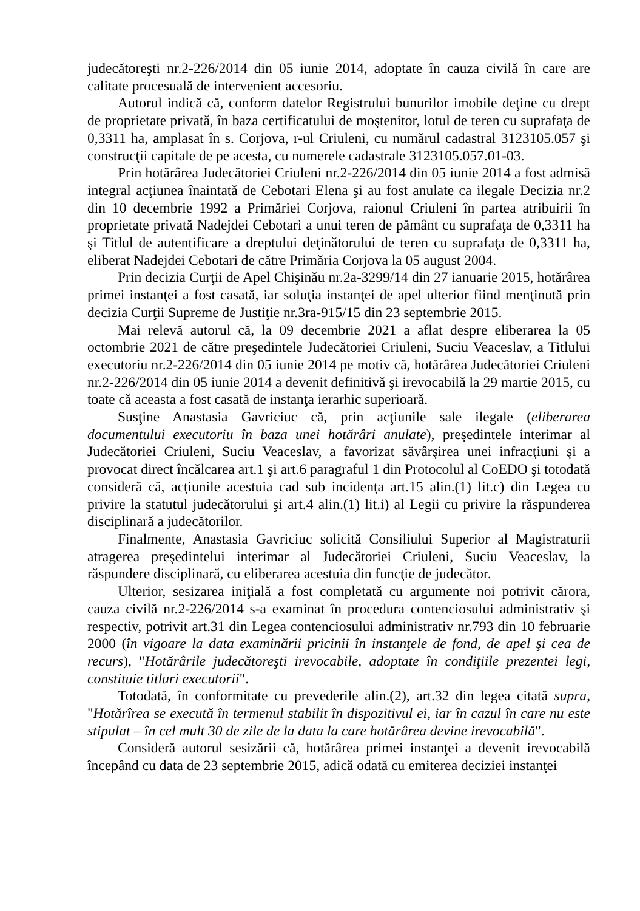judecătoreşti nr.2-226/2014 din 05 iunie 2014, adoptate în cauza civilă în care are calitate procesuală de intervenient accesoriu.
Autorul indică că, conform datelor Registrului bunurilor imobile deţine cu drept de proprietate privată, în baza certificatului de moştenitor, lotul de teren cu suprafaţa de 0,3311 ha, amplasat în s. Corjova, r-ul Criuleni, cu numărul cadastral 3123105.057 şi construcţii capitale de pe acesta, cu numerele cadastrale 3123105.057.01-03.
Prin hotărârea Judecătoriei Criuleni nr.2-226/2014 din 05 iunie 2014 a fost admisă integral acţiunea înaintată de Cebotari Elena şi au fost anulate ca ilegale Decizia nr.2 din 10 decembrie 1992 a Primăriei Corjova, raionul Criuleni în partea atribuirii în proprietate privată Nadejdei Cebotari a unui teren de pământ cu suprafaţa de 0,3311 ha şi Titlul de autentificare a dreptului deţinătorului de teren cu suprafaţa de 0,3311 ha, eliberat Nadejdei Cebotari de către Primăria Corjova la 05 august 2004.
Prin decizia Curţii de Apel Chişinău nr.2a-3299/14 din 27 ianuarie 2015, hotărârea primei instanţei a fost casată, iar soluţia instanţei de apel ulterior fiind menţinută prin decizia Curţii Supreme de Justiţie nr.3ra-915/15 din 23 septembrie 2015.
Mai relevă autorul că, la 09 decembrie 2021 a aflat despre eliberarea la 05 octombrie 2021 de către preşedintele Judecătoriei Criuleni, Suciu Veaceslav, a Titlului executoriu nr.2-226/2014 din 05 iunie 2014 pe motiv că, hotărârea Judecătoriei Criuleni nr.2-226/2014 din 05 iunie 2014 a devenit definitivă şi irevocabilă la 29 martie 2015, cu toate că aceasta a fost casată de instanţa ierarhic superioară.
Susţine Anastasia Gavriciuc că, prin acţiunile sale ilegale (eliberarea documentului executoriu în baza unei hotărâri anulate), preşedintele interimar al Judecătoriei Criuleni, Suciu Veaceslav, a favorizat săvârşirea unei infracţiuni şi a provocat direct încălcarea art.1 şi art.6 paragraful 1 din Protocolul al CoEDO şi totodată consideră că, acţiunile acestuia cad sub incidenţa art.15 alin.(1) lit.c) din Legea cu privire la statutul judecătorului şi art.4 alin.(1) lit.i) al Legii cu privire la răspunderea disciplinară a judecătorilor.
Finalmente, Anastasia Gavriciuc solicită Consiliului Superior al Magistraturii atragerea preşedintelui interimar al Judecătoriei Criuleni, Suciu Veaceslav, la răspundere disciplinară, cu eliberarea acestuia din funcţie de judecător.
Ulterior, sesizarea iniţială a fost completată cu argumente noi potrivit cărora, cauza civilă nr.2-226/2014 s-a examinat în procedura contenciosului administrativ şi respectiv, potrivit art.31 din Legea contenciosului administrativ nr.793 din 10 februarie 2000 (în vigoare la data examinării pricinii în instanţele de fond, de apel şi cea de recurs), "Hotărârile judecătoreşti irevocabile, adoptate în condiţiile prezentei legi, constituie titluri executorii".
Totodată, în conformitate cu prevederile alin.(2), art.32 din legea citată supra, "Hotărîrea se execută în termenul stabilit în dispozitivul ei, iar în cazul în care nu este stipulat – în cel mult 30 de zile de la data la care hotărârea devine irevocabilă".
Consideră autorul sesizării că, hotărârea primei instanţei a devenit irevocabilă începând cu data de 23 septembrie 2015, adică odată cu emiterea deciziei instanţei